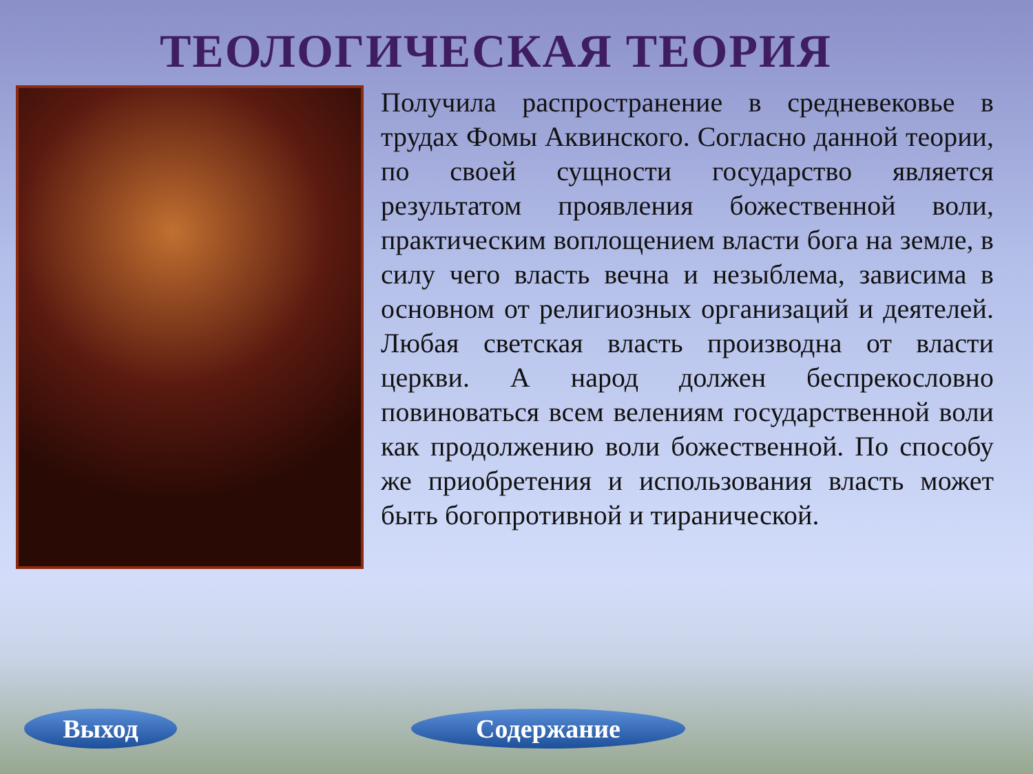ТЕОЛОГИЧЕСКАЯ ТЕОРИЯ
Получила распространение в средневековье в трудах Фомы Аквинского. Согласно данной теории, по своей сущности государство является результатом проявления божественной воли, практическим воплощением власти бога на земле, в силу чего власть вечна и незыблема, зависима в основном от религиозных организаций и деятелей. Любая светская власть производна от власти церкви. А народ должен беспрекословно повиноваться всем велениям государственной воли как продолжению воли божественной. По способу же приобретения и использования власть может быть богопротивной и тиранической.
Выход Содержание